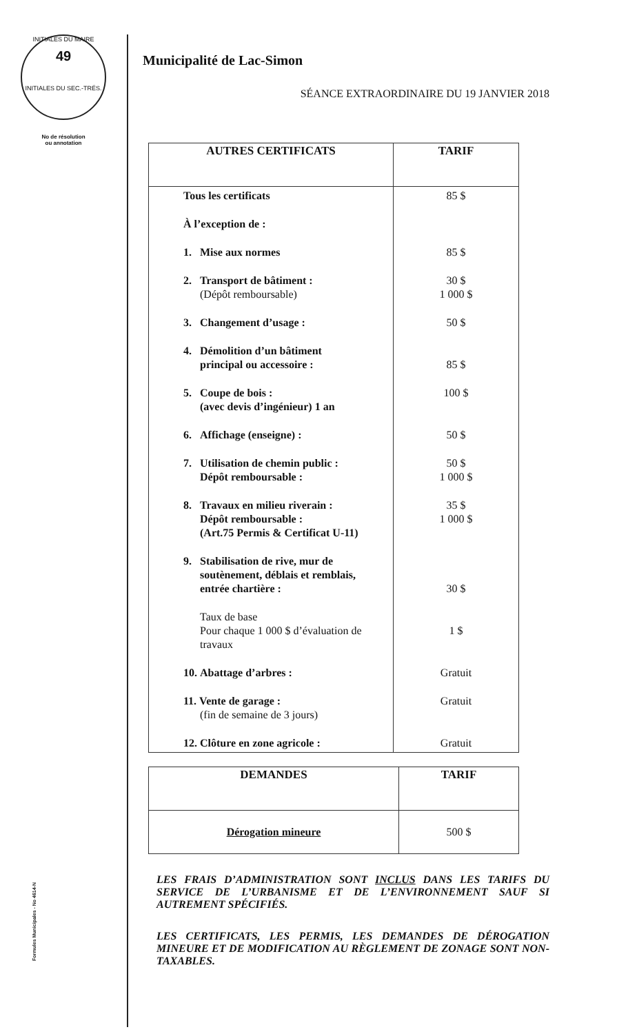INITIALES DU MAIRE
49
INITIALES DU SEC.-TRÉS.
No de résolution
ou annotation
Formules Municipales - No 4614-N
Municipalité de Lac-Simon
SÉANCE EXTRAORDINAIRE DU 19 JANVIER 2018
| AUTRES CERTIFICATS | TARIF |
| --- | --- |
| Tous les certificats | 85 $ |
| À l’exception de : | |
| 1. Mise aux normes | 85 $ |
| 2. Transport de bâtiment : (Dépôt remboursable) | 30 $ 1 000 $ |
| 3. Changement d’usage : | 50 $ |
| 4. Démolition d’un bâtiment principal ou accessoire : | 85 $ |
| 5. Coupe de bois : (avec devis d’ingénieur) 1 an | 100 $ |
| 6. Affichage (enseigne) : | 50 $ |
| 7. Utilisation de chemin public : Dépôt remboursable : | 50 $ 1 000 $ |
| 8. Travaux en milieu riverain : Dépôt remboursable : (Art.75 Permis & Certificat U-11) | 35 $ 1 000 $ |
| 9. Stabilisation de rive, mur de soutènement, déblais et remblais, entrée chartière : | 30 $ |
| Taux de base Pour chaque 1 000 $ d’évaluation de travaux | 1 $ |
| 10. Abattage d’arbres : | Gratuit |
| 11. Vente de garage : (fin de semaine de 3 jours) | Gratuit |
| 12. Clôture en zone agricole : | Gratuit |
| DEMANDES | TARIF |
| --- | --- |
| Dérogation mineure | 500 $ |
LES FRAIS D’ADMINISTRATION SONT INCLUS DANS LES TARIFS DU SERVICE DE L’URBANISME ET DE L’ENVIRONNEMENT SAUF SI AUTREMENT SPÉCIFIÉS.
LES CERTIFICATS, LES PERMIS, LES DEMANDES DE DÉROGATION MINEURE ET DE MODIFICATION AU RÈGLEMENT DE ZONAGE SONT NON-TAXABLES.